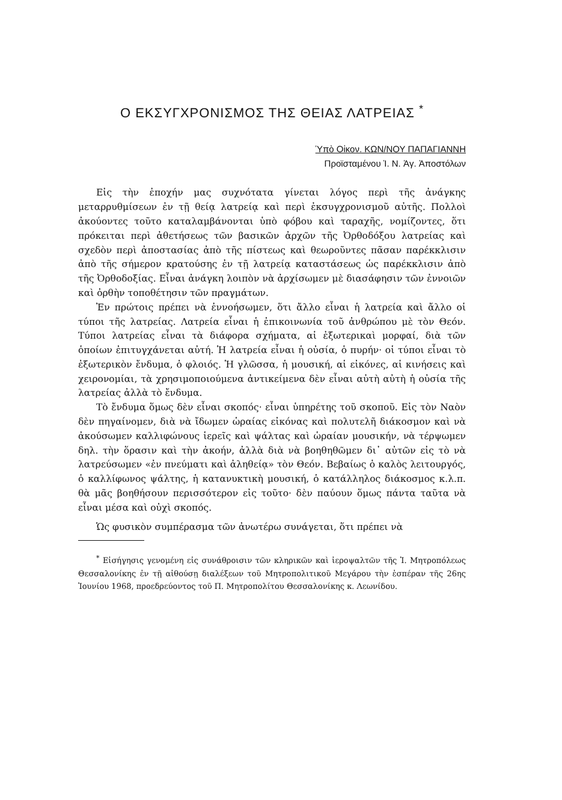Ο ΕΚΣΥΓΧΡΟΝΙΣΜΟΣ ΤΗΣ ΘΕΙΑΣ ΛΑΤΡΕΙΑΣ <sup>*</sup>
Ὑπὸ Οἰκον. ΚΩΝ/ΝΟΥ ΠΑΠΑΓΙΑΝΝΗ
Προϊσταμένου Ἱ. Ν. Ἁγ. Ἀποστόλων
Εἰς τὴν ἐποχήν μας συχνότατα γίνεται λόγος περὶ τῆς ἀνάγκης μεταρρυθμίσεων ἐν τῇ θείᾳ λατρείᾳ καὶ περὶ ἐκσυγχρονισμοῦ αὐτῆς. Πολλοὶ ἀκούοντες τοῦτο καταλαμβάνονται ὑπὸ φόβου καὶ ταραχῆς, νομίζοντες, ὅτι πρόκειται περὶ ἀθετήσεως τῶν βασικῶν ἀρχῶν τῆς Ὀρθοδόξου λατρείας καὶ σχεδὸν περὶ ἀποστασίας ἀπὸ τῆς πίστεως καὶ θεωροῦντες πᾶσαν παρέκκλισιν ἀπὸ τῆς σήμερον κρατούσης ἐν τῇ λατρείᾳ καταστάσεως ὡς παρέκκλισιν ἀπὸ τῆς Ὀρθοδοξίας. Εἶναι ἀνάγκη λοιπὸν νὰ ἀρχίσωμεν μὲ διασάφησιν τῶν ἐννοιῶν καὶ ὀρθὴν τοποθέτησιν τῶν πραγμάτων.
Ἐν πρώτοις πρέπει νὰ ἐννοήσωμεν, ὅτι ἄλλο εἶναι ἡ λατρεία καὶ ἄλλο οἱ τύποι τῆς λατρείας. Λατρεία εἶναι ἡ ἐπικοινωνία τοῦ ἀνθρώπου μὲ τὸν Θεόν. Τύποι λατρείας εἶναι τὰ διάφορα σχήματα, αἱ ἐξωτερικαὶ μορφαί, διὰ τῶν ὁποίων ἐπιτυγχάνεται αὐτή. Ἡ λατρεία εἶναι ἡ οὐσία, ὁ πυρήν· οἱ τύποι εἶναι τὸ ἐξωτερικὸν ἔνδυμα, ὁ φλοιός. Ἡ γλῶσσα, ἡ μουσική, αἱ εἰκόνες, αἱ κινήσεις καὶ χειρονομίαι, τὰ χρησιμοποιούμενα ἀντικείμενα δὲν εἶναι αὐτὴ αὐτὴ ἡ οὐσία τῆς λατρείας ἀλλὰ τὸ ἔνδυμα.
Τὸ ἔνδυμα ὅμως δὲν εἶναι σκοπός· εἶναι ὑπηρέτης τοῦ σκοποῦ. Εἰς τὸν Ναὸν δὲν πηγαίνομεν, διὰ νὰ ἴδωμεν ὡραίας εἰκόνας καὶ πολυτελῆ διάκοσμον καὶ νὰ ἀκούσωμεν καλλιφώνους ἱερεῖς καὶ ψάλτας καὶ ὡραίαν μουσικήν, νὰ τέρψωμεν δηλ. τὴν ὅρασιν καὶ τὴν ἀκοήν, ἀλλὰ διὰ νὰ βοηθηθῶμεν δι᾽ αὐτῶν εἰς τὸ νὰ λατρεύσωμεν «ἐν πνεύματι καὶ ἀληθείᾳ» τὸν Θεόν. Βεβαίως ὁ καλὸς λειτουργός, ὁ καλλίφωνος ψάλτης, ἡ κατανυκτικὴ μουσική, ὁ κατάλληλος διάκοσμος κ.λ.π. θὰ μᾶς βοηθήσουν περισσότερον εἰς τοῦτο· δὲν παύουν ὅμως πάντα ταῦτα νὰ εἶναι μέσα καὶ οὐχὶ σκοπός.
Ὡς φυσικὸν συμπέρασμα τῶν ἀνωτέρω συνάγεται, ὅτι πρέπει νὰ
<sup>*</sup> Εἰσήγησις γενομένη εἰς συνάθροισιν τῶν κληρικῶν καὶ ἱεροψαλτῶν τῆς Ἱ. Μητροπόλεως Θεσσαλονίκης ἐν τῇ αἰθούσῃ διαλέξεων τοῦ Μητροπολιτικοῦ Μεγάρου τὴν ἑσπέραν τῆς 26ης Ἰουνίου 1968, προεδρεύοντος τοῦ Π. Μητροπολίτου Θεσσαλονίκης κ. Λεωνίδου.